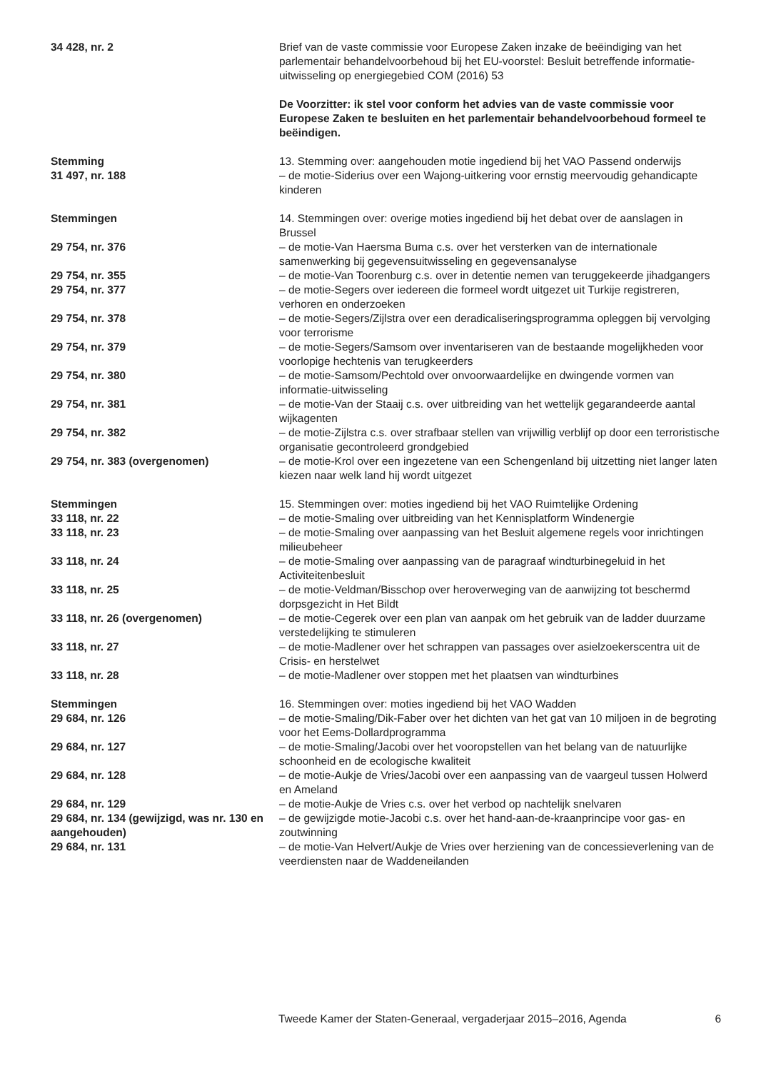| 34 428, nr. 2 | Brief van de vaste commissie voor Europese Zaken inzake de beëindiging van het parlementair behandelvoorbehoud bij het EU-voorstel: Besluit betreffende informatie-uitwisseling op energiegebied COM (2016) 53 |
| | De Voorzitter: ik stel voor conform het advies van de vaste commissie voor Europese Zaken te besluiten en het parlementair behandelvoorbehoud formeel te beëindigen. |
| Stemming | 13. Stemming over: aangehouden motie ingediend bij het VAO Passend onderwijs |
| 31 497, nr. 188 | – de motie-Siderius over een Wajong-uitkering voor ernstig meervoudig gehandicapte kinderen |
| Stemmingen | 14. Stemmingen over: overige moties ingediend bij het debat over de aanslagen in Brussel |
| 29 754, nr. 376 | – de motie-Van Haersma Buma c.s. over het versterken van de internationale samenwerking bij gegevensuitwisseling en gegevensanalyse |
| 29 754, nr. 355 | – de motie-Van Toorenburg c.s. over in detentie nemen van teruggekeerde jihadgangers |
| 29 754, nr. 377 | – de motie-Segers over iedereen die formeel wordt uitgezet uit Turkije registreren, verhoren en onderzoeken |
| 29 754, nr. 378 | – de motie-Segers/Zijlstra over een deradicaliseringsprogramma opleggen bij vervolging voor terrorisme |
| 29 754, nr. 379 | – de motie-Segers/Samsom over inventariseren van de bestaande mogelijkheden voor voorlopige hechtenis van terugkeerders |
| 29 754, nr. 380 | – de motie-Samsom/Pechtold over onvoorwaardelijke en dwingende vormen van informatie-uitwisseling |
| 29 754, nr. 381 | – de motie-Van der Staaij c.s. over uitbreiding van het wettelijk gegarandeerde aantal wijkagenten |
| 29 754, nr. 382 | – de motie-Zijlstra c.s. over strafbaar stellen van vrijwillig verblijf op door een terroristische organisatie gecontroleerd grondgebied |
| 29 754, nr. 383 (overgenomen) | – de motie-Krol over een ingezetene van een Schengenland bij uitzetting niet langer laten kiezen naar welk land hij wordt uitgezet |
| Stemmingen | 15. Stemmingen over: moties ingediend bij het VAO Ruimtelijke Ordening |
| 33 118, nr. 22 | – de motie-Smaling over uitbreiding van het Kennisplatform Windenergie |
| 33 118, nr. 23 | – de motie-Smaling over aanpassing van het Besluit algemene regels voor inrichtingen milieubeheer |
| 33 118, nr. 24 | – de motie-Smaling over aanpassing van de paragraaf windturbinegeluid in het Activiteitenbesluit |
| 33 118, nr. 25 | – de motie-Veldman/Bisschop over heroverweging van de aanwijzing tot beschermd dorpsgezicht in Het Bildt |
| 33 118, nr. 26 (overgenomen) | – de motie-Cegerek over een plan van aanpak om het gebruik van de ladder duurzame verstedelijking te stimuleren |
| 33 118, nr. 27 | – de motie-Madlener over het schrappen van passages over asielzoekerscentra uit de Crisis- en herstelwet |
| 33 118, nr. 28 | – de motie-Madlener over stoppen met het plaatsen van windturbines |
| Stemmingen | 16. Stemmingen over: moties ingediend bij het VAO Wadden |
| 29 684, nr. 126 | – de motie-Smaling/Dik-Faber over het dichten van het gat van 10 miljoen in de begroting voor het Eems-Dollardprogramma |
| 29 684, nr. 127 | – de motie-Smaling/Jacobi over het vooropstellen van het belang van de natuurlijke schoonheid en de ecologische kwaliteit |
| 29 684, nr. 128 | – de motie-Aukje de Vries/Jacobi over een aanpassing van de vaargeul tussen Holwerd en Ameland |
| 29 684, nr. 129 | – de motie-Aukje de Vries c.s. over het verbod op nachtelijk snelvaren |
| 29 684, nr. 134 (gewijzigd, was nr. 130 en aangehouden) | – de gewijzigde motie-Jacobi c.s. over het hand-aan-de-kraanprincipe voor gas- en zoutwinning |
| 29 684, nr. 131 | – de motie-Van Helvert/Aukje de Vries over herziening van de concessieverlening van de veerdiensten naar de Waddeneilanden |
Tweede Kamer der Staten-Generaal, vergaderjaar 2015–2016, Agenda 6